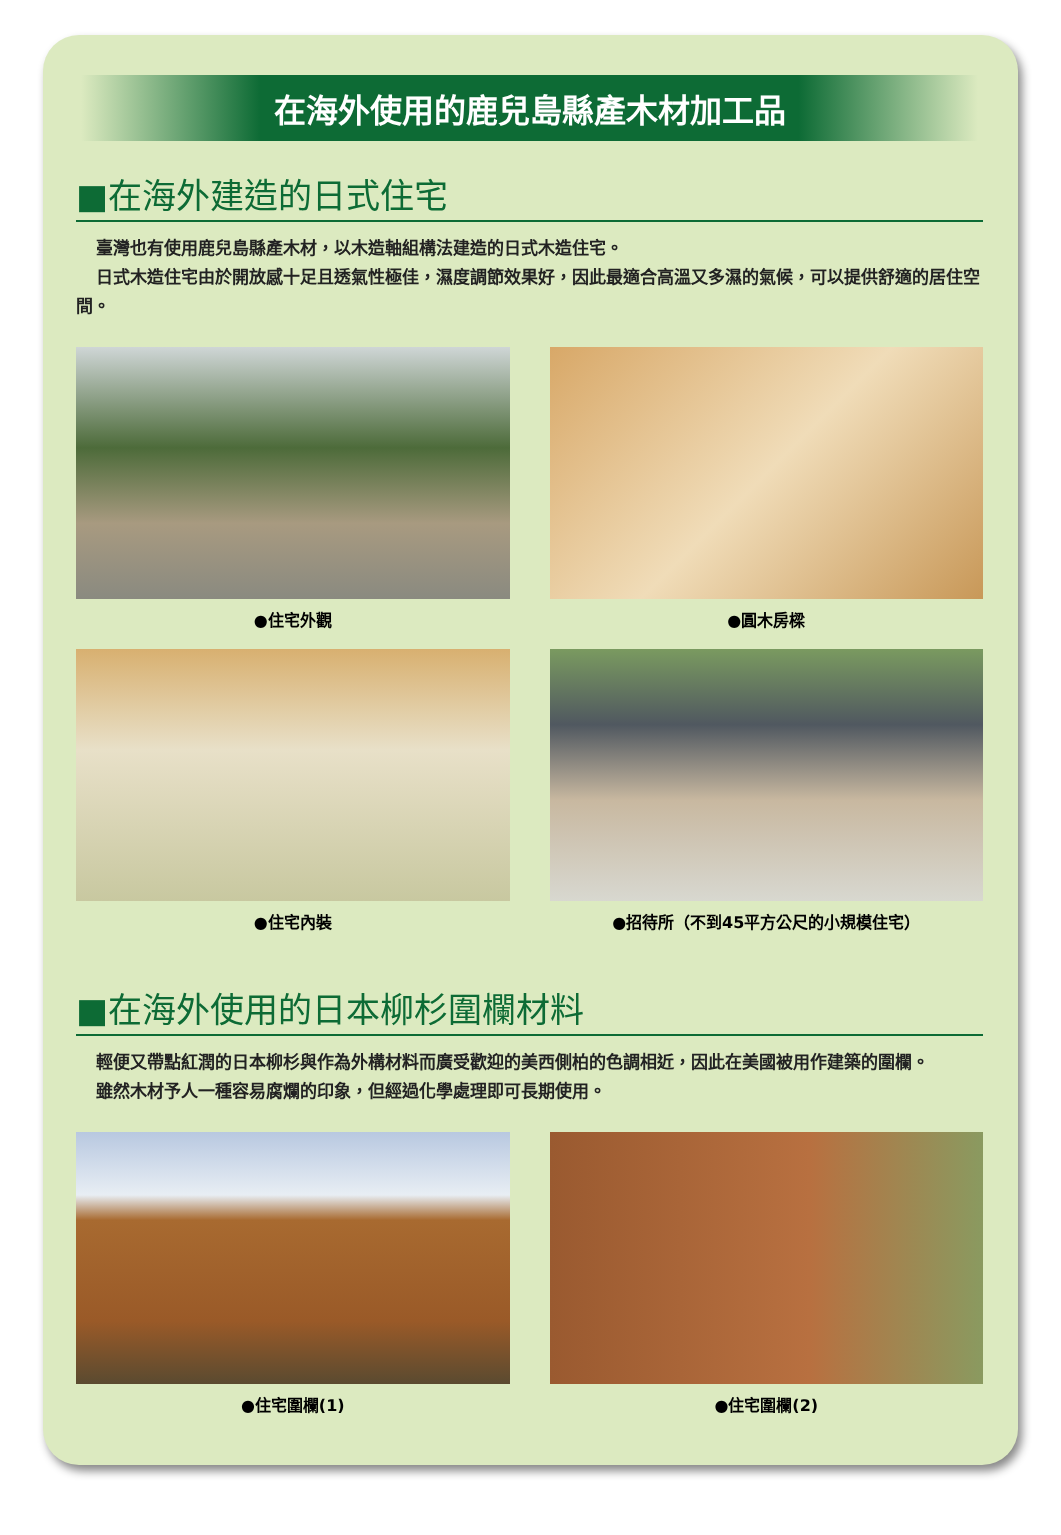在海外使用的鹿兒島縣產木材加工品
■在海外建造的日式住宅
臺灣也有使用鹿兒島縣產木材，以木造軸組構法建造的日式木造住宅。
日式木造住宅由於開放感十足且透氣性極佳，濕度調節效果好，因此最適合高溫又多濕的氣候，可以提供舒適的居住空間。
●住宅外觀
●圓木房樑
●住宅內裝
●招待所（不到45平方公尺的小規模住宅）
■在海外使用的日本柳杉圍欄材料
輕便又帶點紅潤的日本柳杉與作為外構材料而廣受歡迎的美西側柏的色調相近，因此在美國被用作建築的圍欄。
雖然木材予人一種容易腐爛的印象，但經過化學處理即可長期使用。
●住宅圍欄(1)
●住宅圍欄(2)